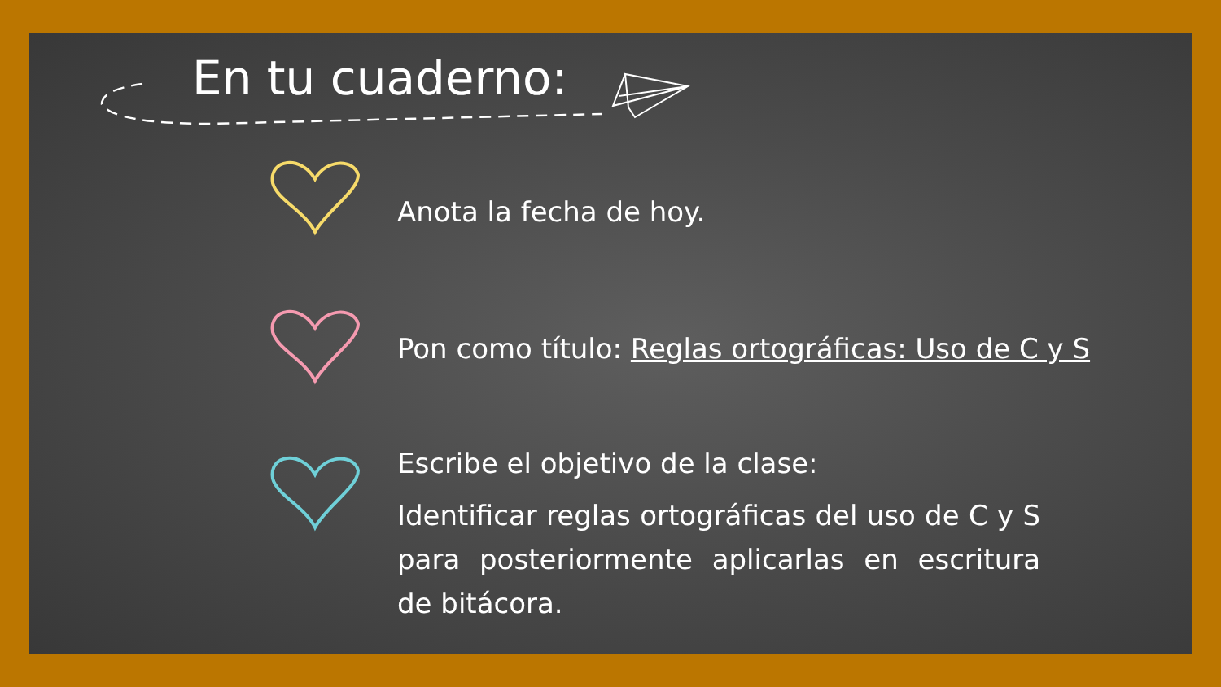En tu cuaderno:
Anota la fecha de hoy.
Pon como título: Reglas ortográficas: Uso de C y S
Escribe el objetivo de la clase:
Identificar reglas ortográficas del uso de C y S para posteriormente aplicarlas en escritura de bitácora.